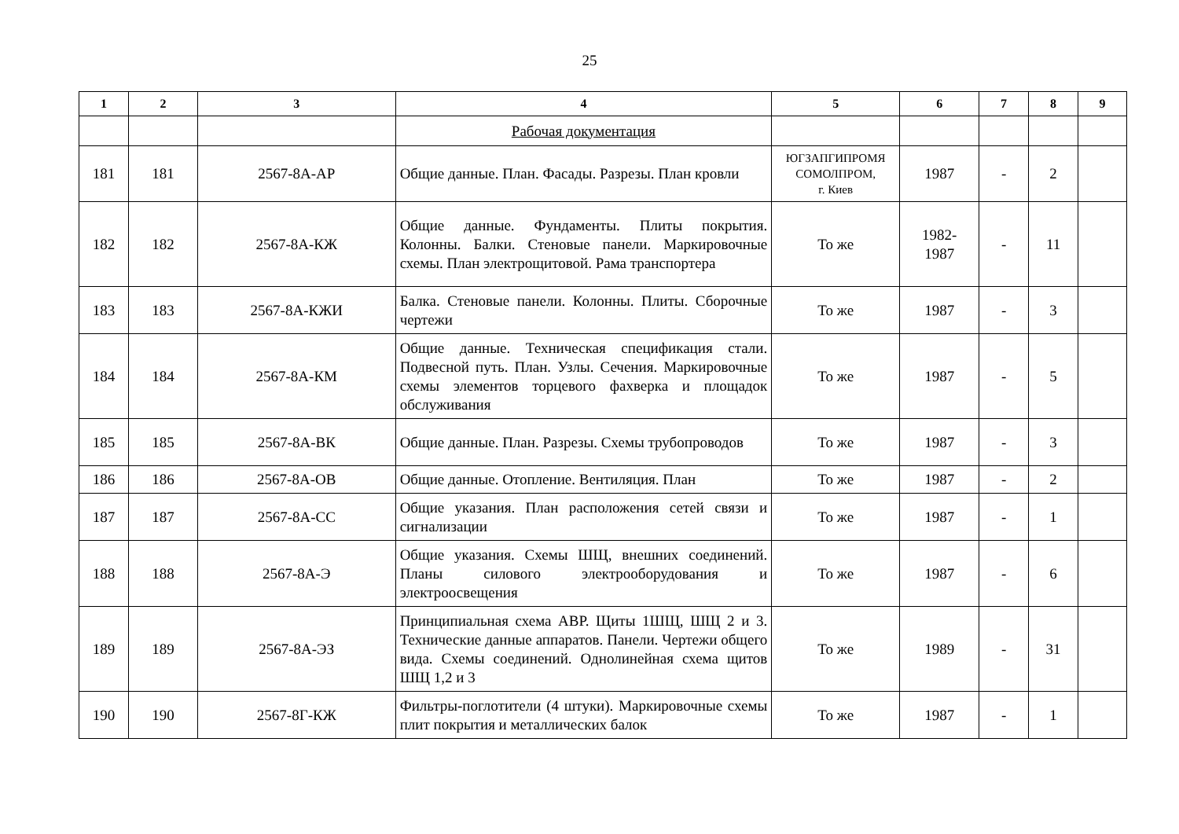25
| 1 | 2 | 3 | 4 | 5 | 6 | 7 | 8 | 9 |
| --- | --- | --- | --- | --- | --- | --- | --- | --- |
| | | | Рабочая документация | | | | | |
| 181 | 181 | 2567-8А-АР | Общие данные. План. Фасады. Разрезы. План кровли | ЮГЗАПГИПРОМЯ СОМОЛПРОМ, г. Киев | 1987 | - | 2 | |
| 182 | 182 | 2567-8А-КЖ | Общие данные. Фундаменты. Плиты покрытия. Колонны. Балки. Стеновые панели. Маркировочные схемы. План электрощитовой. Рама транспортера | То же | 1982- 1987 | - | 11 | |
| 183 | 183 | 2567-8А-КЖИ | Балка. Стеновые панели. Колонны. Плиты. Сборочные чертежи | То же | 1987 | - | 3 | |
| 184 | 184 | 2567-8А-КМ | Общие данные. Техническая спецификация стали. Подвесной путь. План. Узлы. Сечения. Маркировочные схемы элементов торцевого фахверка и площадок обслуживания | То же | 1987 | - | 5 | |
| 185 | 185 | 2567-8А-ВК | Общие данные. План. Разрезы. Схемы трубопроводов | То же | 1987 | - | 3 | |
| 186 | 186 | 2567-8А-ОВ | Общие данные. Отопление. Вентиляция. План | То же | 1987 | - | 2 | |
| 187 | 187 | 2567-8А-СС | Общие указания. План расположения сетей связи и сигнализации | То же | 1987 | - | 1 | |
| 188 | 188 | 2567-8А-Э | Общие указания. Схемы ШЩ, внешних соединений. Планы силового электрооборудования и электроосвещения | То же | 1987 | - | 6 | |
| 189 | 189 | 2567-8А-ЭЗ | Принципиальная схема АВР. Щиты 1ШЩ, ШЩ 2 и 3. Технические данные аппаратов. Панели. Чертежи общего вида. Схемы соединений. Однолинейная схема щитов ШЩ 1,2 и 3 | То же | 1989 | - | 31 | |
| 190 | 190 | 2567-8Г-КЖ | Фильтры-поглотители (4 штуки). Маркировочные схемы плит покрытия и металлических балок | То же | 1987 | - | 1 | |